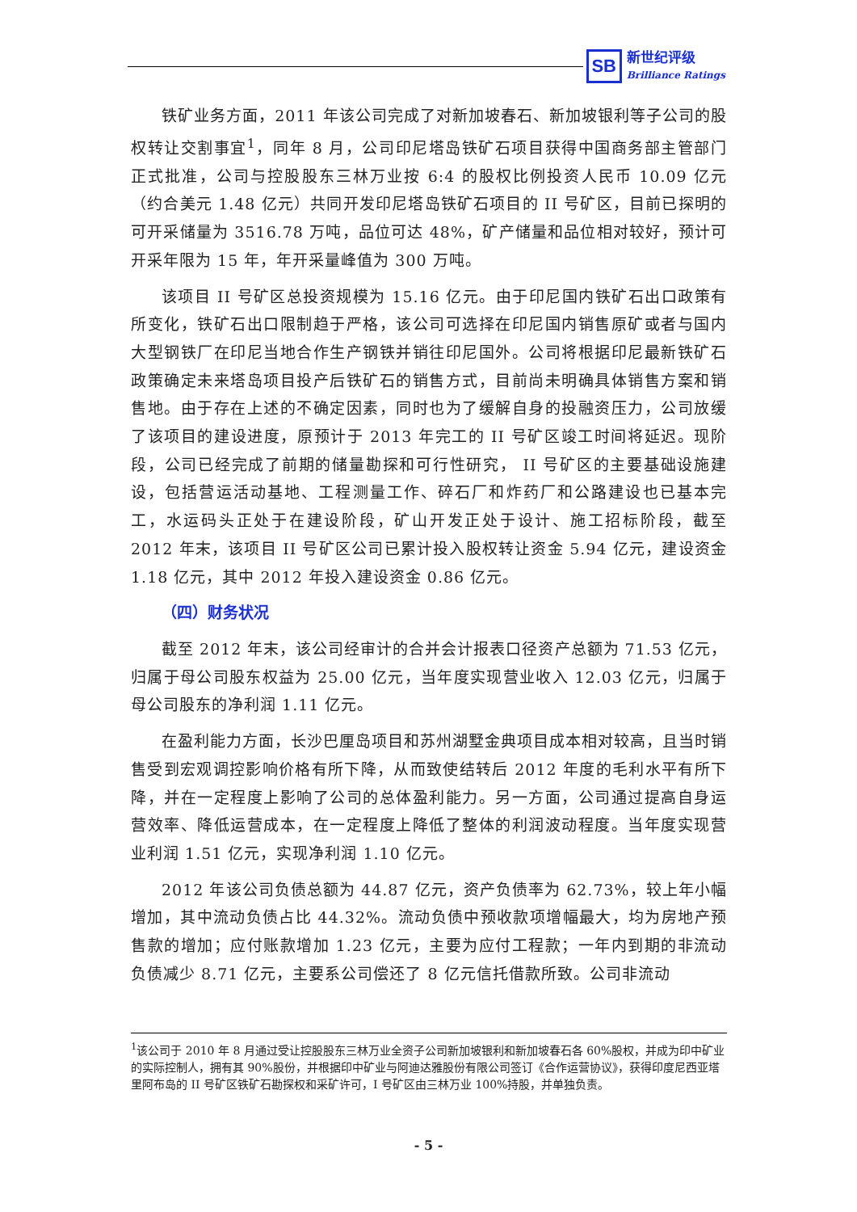SB
新世纪评级
Brilliance Ratings
铁矿业务方面，2011 年该公司完成了对新加坡春石、新加坡银利等子公司的股权转让交割事宜<sup>1</sup>，同年 8 月，公司印尼塔岛铁矿石项目获得中国商务部主管部门正式批准，公司与控股股东三林万业按 6:4 的股权比例投资人民币 10.09 亿元（约合美元 1.48 亿元）共同开发印尼塔岛铁矿石项目的 II 号矿区，目前已探明的可开采储量为 3516.78 万吨，品位可达 48%，矿产储量和品位相对较好，预计可开采年限为 15 年，年开采量峰值为 300 万吨。
该项目 II 号矿区总投资规模为 15.16 亿元。由于印尼国内铁矿石出口政策有所变化，铁矿石出口限制趋于严格，该公司可选择在印尼国内销售原矿或者与国内大型钢铁厂在印尼当地合作生产钢铁并销往印尼国外。公司将根据印尼最新铁矿石政策确定未来塔岛项目投产后铁矿石的销售方式，目前尚未明确具体销售方案和销售地。由于存在上述的不确定因素，同时也为了缓解自身的投融资压力，公司放缓了该项目的建设进度，原预计于 2013 年完工的 II 号矿区竣工时间将延迟。现阶段，公司已经完成了前期的储量勘探和可行性研究， II 号矿区的主要基础设施建设，包括营运活动基地、工程测量工作、碎石厂和炸药厂和公路建设也已基本完工，水运码头正处于在建设阶段，矿山开发正处于设计、施工招标阶段，截至 2012 年末，该项目 II 号矿区公司已累计投入股权转让资金 5.94 亿元，建设资金 1.18 亿元，其中 2012 年投入建设资金 0.86 亿元。
（四）财务状况
截至 2012 年末，该公司经审计的合并会计报表口径资产总额为 71.53 亿元，归属于母公司股东权益为 25.00 亿元，当年度实现营业收入 12.03 亿元，归属于母公司股东的净利润 1.11 亿元。
在盈利能力方面，长沙巴厘岛项目和苏州湖墅金典项目成本相对较高，且当时销售受到宏观调控影响价格有所下降，从而致使结转后 2012 年度的毛利水平有所下降，并在一定程度上影响了公司的总体盈利能力。另一方面，公司通过提高自身运营效率、降低运营成本，在一定程度上降低了整体的利润波动程度。当年度实现营业利润 1.51 亿元，实现净利润 1.10 亿元。
2012 年该公司负债总额为 44.87 亿元，资产负债率为 62.73%，较上年小幅增加，其中流动负债占比 44.32%。流动负债中预收款项增幅最大，均为房地产预售款的增加；应付账款增加 1.23 亿元，主要为应付工程款；一年内到期的非流动负债减少 8.71 亿元，主要系公司偿还了 8 亿元信托借款所致。公司非流动
<sup>1</sup> 该公司于 2010 年 8 月通过受让控股股东三林万业全资子公司新加坡银利和新加坡春石各 60%股权，并成为印中矿业的实际控制人，拥有其 90%股份，并根据印中矿业与阿迪达雅股份有限公司签订《合作运营协议》，获得印度尼西亚塔里阿布岛的 II 号矿区铁矿石勘探权和采矿许可，I 号矿区由三林万业 100%持股，并单独负责。
- 5 -